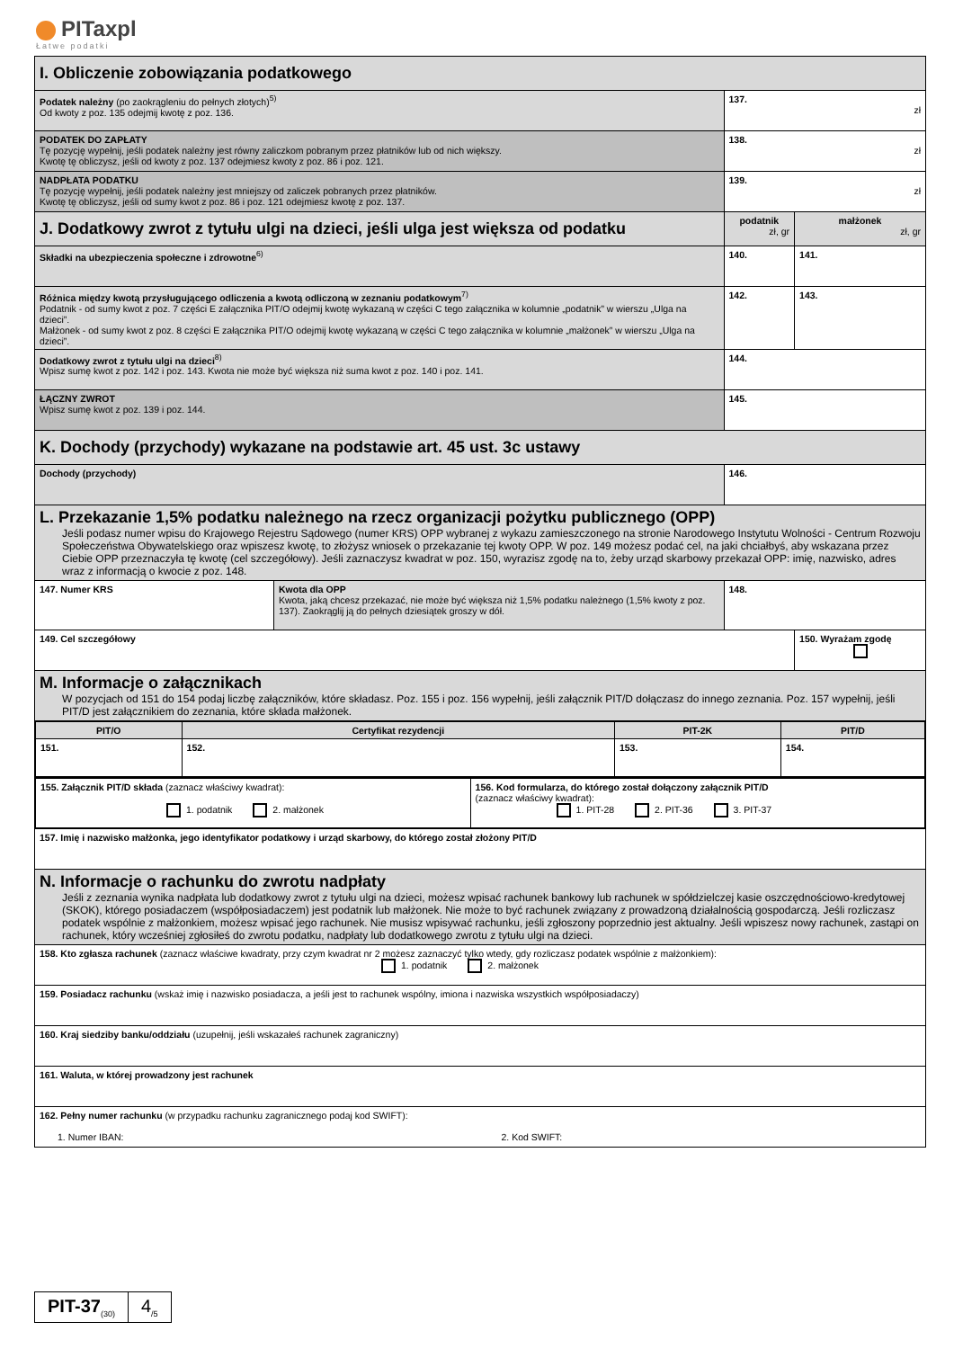PITaxpl
Łatwe podatki
| I. Obliczenie zobowiązania podatkowego | | | |
| Podatek należny (po zaokrągleniu do pełnych złotych)<sup>5)</sup> Od kwoty z poz. 135 odejmij kwotę z poz. 136. | | 137. zł | |
| PODATEK DO ZAPŁATY Tę pozycję wypełnij, jeśli podatek należny jest równy zaliczkom pobranym przez płatników lub od nich większy. Kwotę tę obliczysz, jeśli od kwoty z poz. 137 odejmiesz kwoty z poz. 86 i poz. 121. | | 138. zł | |
| NADPŁATA PODATKU Tę pozycję wypełnij, jeśli podatek należny jest mniejszy od zaliczek pobranych przez płatników. Kwotę tę obliczysz, jeśli od sumy kwot z poz. 86 i poz. 121 odejmiesz kwotę z poz. 137. | | 139. zł | |
| J. Dodatkowy zwrot z tytułu ulgi na dzieci, jeśli ulga jest większa od podatku | | podatnik zł, gr | małżonek zł, gr |
| Składki na ubezpieczenia społeczne i zdrowotne<sup>6)</sup> | | 140. | 141. |
| Różnica między kwotą przysługującego odliczenia a kwotą odliczoną w zeznaniu podatkowym<sup>7)</sup> Podatnik - od sumy kwot z poz. 7 części E załącznika PIT/O odejmij kwotę wykazaną w części C tego załącznika w kolumnie „podatnik” w wierszu „Ulga na dzieci”. Małżonek - od sumy kwot z poz. 8 części E załącznika PIT/O odejmij kwotę wykazaną w części C tego załącznika w kolumnie „małżonek” w wierszu „Ulga na dzieci”. | | 142. | 143. |
| Dodatkowy zwrot z tytułu ulgi na dzieci<sup>8)</sup> Wpisz sumę kwot z poz. 142 i poz. 143. Kwota nie może być większa niż suma kwot z poz. 140 i poz. 141. | | 144. | |
| ŁĄCZNY ZWROT Wpisz sumę kwot z poz. 139 i poz. 144. | | 145. | |
| K. Dochody (przychody) wykazane na podstawie art. 45 ust. 3c ustawy | | | |
| Dochody (przychody) | | 146. | |
| L. Przekazanie 1,5% podatku należnego na rzecz organizacji pożytku publicznego (OPP) Jeśli podasz numer wpisu do Krajowego Rejestru Sądowego (numer KRS) OPP wybranej z wykazu zamieszczonego na stronie Narodowego Instytutu Wolności - Centrum Rozwoju Społeczeństwa Obywatelskiego oraz wpiszesz kwotę, to złożysz wniosek o przekazanie tej kwoty OPP. W poz. 149 możesz podać cel, na jaki chciałbyś, aby wskazana przez Ciebie OPP przeznaczyła tę kwotę (cel szczegółowy). Jeśli zaznaczysz kwadrat w poz. 150, wyrazisz zgodę na to, żeby urząd skarbowy przekazał OPP: imię, nazwisko, adres wraz z informacją o kwocie z poz. 148. | | | |
| 147. Numer KRS | Kwota dla OPP Kwota, jaką chcesz przekazać, nie może być większa niż 1,5% podatku należnego (1,5% kwoty z poz. 137). Zaokrąglij ją do pełnych dziesiątek groszy w dół. | 148. | |
| 149. Cel szczegółowy | | | 150. Wyrażam zgodę |
| M. Informacje o załącznikach W pozycjach od 151 do 154 podaj liczbę załączników, które składasz. Poz. 155 i poz. 156 wypełnij, jeśli załącznik PIT/D dołączasz do innego zeznania. Poz. 157 wypełnij, jeśli PIT/D jest załącznikiem do zeznania, które składa małżonek. | | | |
| / PIT/O / Certyfikat rezydencji / PIT-2K / PIT/D / / --- / --- / --- / --- / / 151. / 152. / 153. / 154. / | | | |
| / 155. Załącznik PIT/D składa (zaznacz właściwy kwadrat): 1. podatnik 2. małżonek / 156. Kod formularza, do którego został dołączony załącznik PIT/D (zaznacz właściwy kwadrat): 1. PIT-28 2. PIT-36 3. PIT-37 / | | | |
| 157. Imię i nazwisko małżonka, jego identyfikator podatkowy i urząd skarbowy, do którego został złożony PIT/D | | | |
| N. Informacje o rachunku do zwrotu nadpłaty Jeśli z zeznania wynika nadpłata lub dodatkowy zwrot z tytułu ulgi na dzieci, możesz wpisać rachunek bankowy lub rachunek w spółdzielczej kasie oszczędnościowo-kredytowej (SKOK), którego posiadaczem (współposiadaczem) jest podatnik lub małżonek. Nie może to być rachunek związany z prowadzoną działalnością gospodarczą. Jeśli rozliczasz podatek wspólnie z małżonkiem, możesz wpisać jego rachunek. Nie musisz wpisywać rachunku, jeśli zgłoszony poprzednio jest aktualny. Jeśli wpiszesz nowy rachunek, zastąpi on rachunek, który wcześniej zgłosiłeś do zwrotu podatku, nadpłaty lub dodatkowego zwrotu z tytułu ulgi na dzieci. | | | |
| 158. Kto zgłasza rachunek (zaznacz właściwe kwadraty, przy czym kwadrat nr 2 możesz zaznaczyć tylko wtedy, gdy rozliczasz podatek wspólnie z małżonkiem): 1. podatnik 2. małżonek | | | |
| 159. Posiadacz rachunku (wskaż imię i nazwisko posiadacza, a jeśli jest to rachunek wspólny, imiona i nazwiska wszystkich współposiadaczy) | | | |
| 160. Kraj siedziby banku/oddziału (uzupełnij, jeśli wskazałeś rachunek zagraniczny) | | | |
| 161. Waluta, w której prowadzony jest rachunek | | | |
| 162. Pełny numer rachunku (w przypadku rachunku zagranicznego podaj kod SWIFT): 1. Numer IBAN: 2. Kod SWIFT: | | | |
PIT-37<sub>(30)</sub> 4<sub>/5</sub>